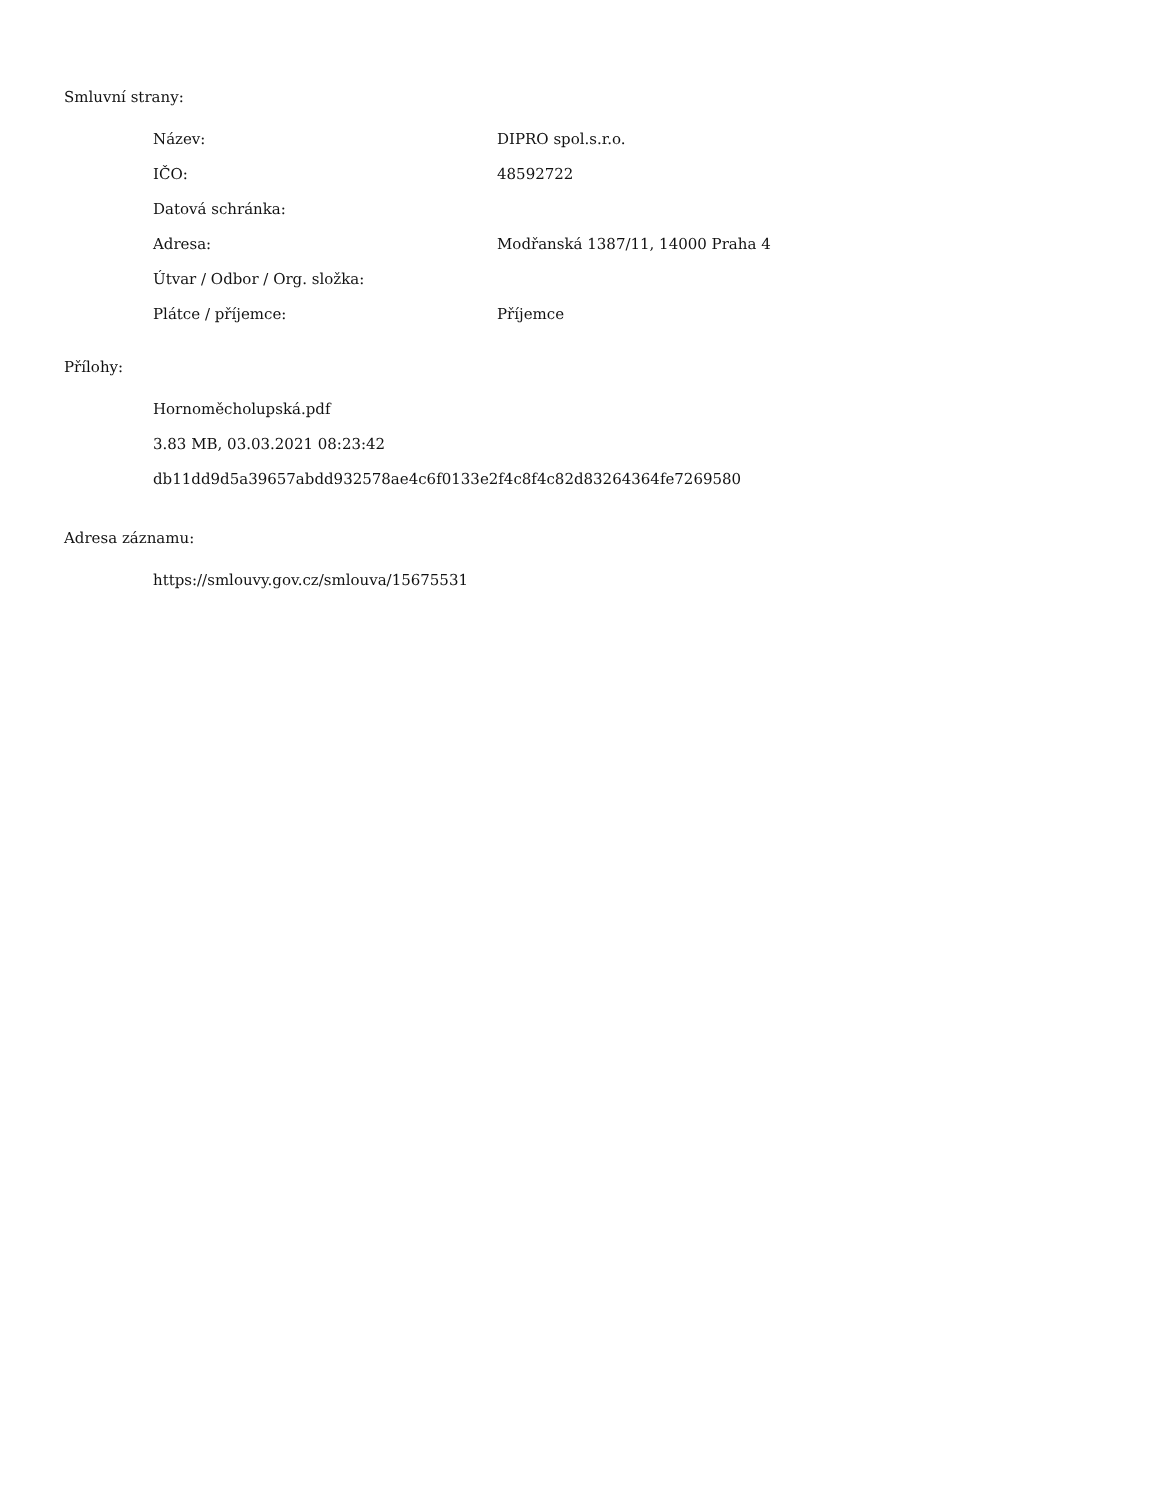Smluvní strany:
| Název: | DIPRO spol.s.r.o. |
| IČO: | 48592722 |
| Datová schránka: | |
| Adresa: | Modřanská 1387/11, 14000 Praha 4 |
| Útvar / Odbor / Org. složka: | |
| Plátce / příjemce: | Příjemce |
Přílohy:
Hornoměcholupská.pdf
3.83 MB, 03.03.2021 08:23:42
db11dd9d5a39657abdd932578ae4c6f0133e2f4c8f4c82d83264364fe7269580
Adresa záznamu:
https://smlouvy.gov.cz/smlouva/15675531